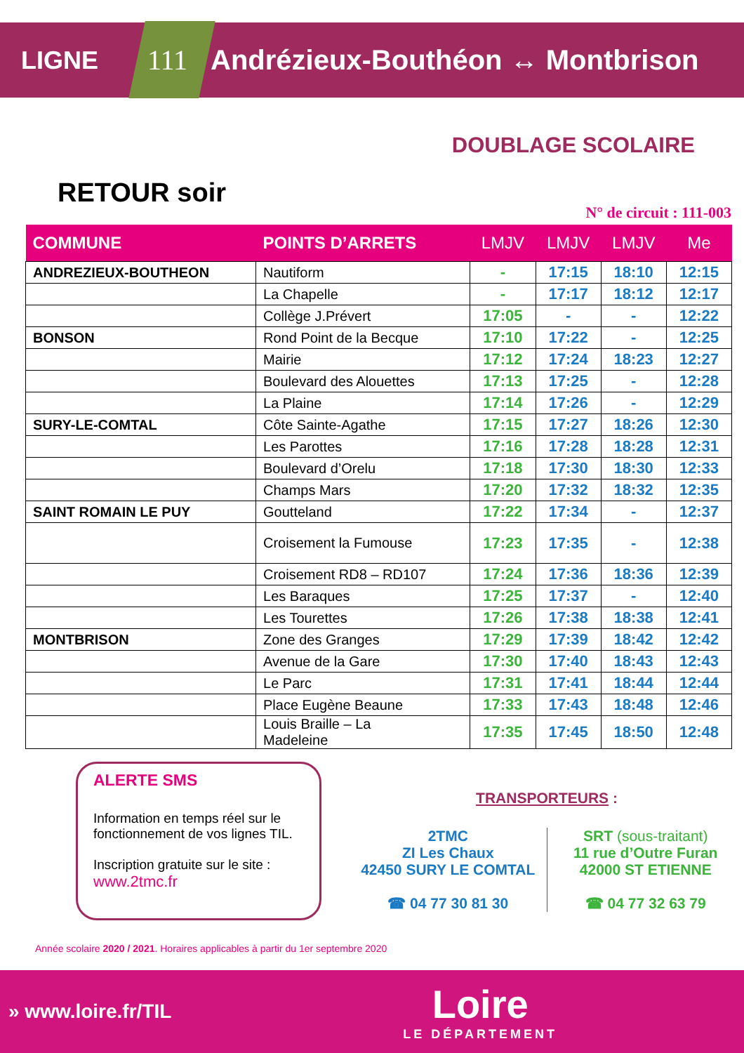LIGNE 111 Andrézieux-Bouthéon ↔ Montbrison
DOUBLAGE SCOLAIRE
RETOUR soir
N° de circuit : 111-003
| COMMUNE | POINTS D’ARRETS | LMJV | LMJV | LMJV | Me |
| --- | --- | --- | --- | --- | --- |
| ANDREZIEUX-BOUTHEON | Nautiform | - | 17:15 | 18:10 | 12:15 |
| | La Chapelle | - | 17:17 | 18:12 | 12:17 |
| | Collège J.Prévert | 17:05 | - | - | 12:22 |
| BONSON | Rond Point de la Becque | 17:10 | 17:22 | - | 12:25 |
| | Mairie | 17:12 | 17:24 | 18:23 | 12:27 |
| | Boulevard des Alouettes | 17:13 | 17:25 | - | 12:28 |
| | La Plaine | 17:14 | 17:26 | - | 12:29 |
| SURY-LE-COMTAL | Côte Sainte-Agathe | 17:15 | 17:27 | 18:26 | 12:30 |
| | Les Parottes | 17:16 | 17:28 | 18:28 | 12:31 |
| | Boulevard d’Orelu | 17:18 | 17:30 | 18:30 | 12:33 |
| | Champs Mars | 17:20 | 17:32 | 18:32 | 12:35 |
| SAINT ROMAIN LE PUY | Goutteland | 17:22 | 17:34 | - | 12:37 |
| | Croisement la Fumouse | 17:23 | 17:35 | - | 12:38 |
| | Croisement RD8 – RD107 | 17:24 | 17:36 | 18:36 | 12:39 |
| | Les Baraques | 17:25 | 17:37 | - | 12:40 |
| | Les Tourettes | 17:26 | 17:38 | 18:38 | 12:41 |
| MONTBRISON | Zone des Granges | 17:29 | 17:39 | 18:42 | 12:42 |
| | Avenue de la Gare | 17:30 | 17:40 | 18:43 | 12:43 |
| | Le Parc | 17:31 | 17:41 | 18:44 | 12:44 |
| | Place Eugène Beaune | 17:33 | 17:43 | 18:48 | 12:46 |
| | Louis Braille – La Madeleine | 17:35 | 17:45 | 18:50 | 12:48 |
ALERTE SMS
Information en temps réel sur le fonctionnement de vos lignes TIL.
Inscription gratuite sur le site :
www.2tmc.fr
TRANSPORTEURS :
2TMC
ZI Les Chaux
42450 SURY LE COMTAL
☎ 04 77 30 81 30
SRT (sous-traitant)
11 rue d’Outre Furan
42000 ST ETIENNE
☎ 04 77 32 63 79
Année scolaire 2020 / 2021. Horaires applicables à partir du 1er septembre 2020
» www.loire.fr/TIL Loire
LE DÉPARTEMENT